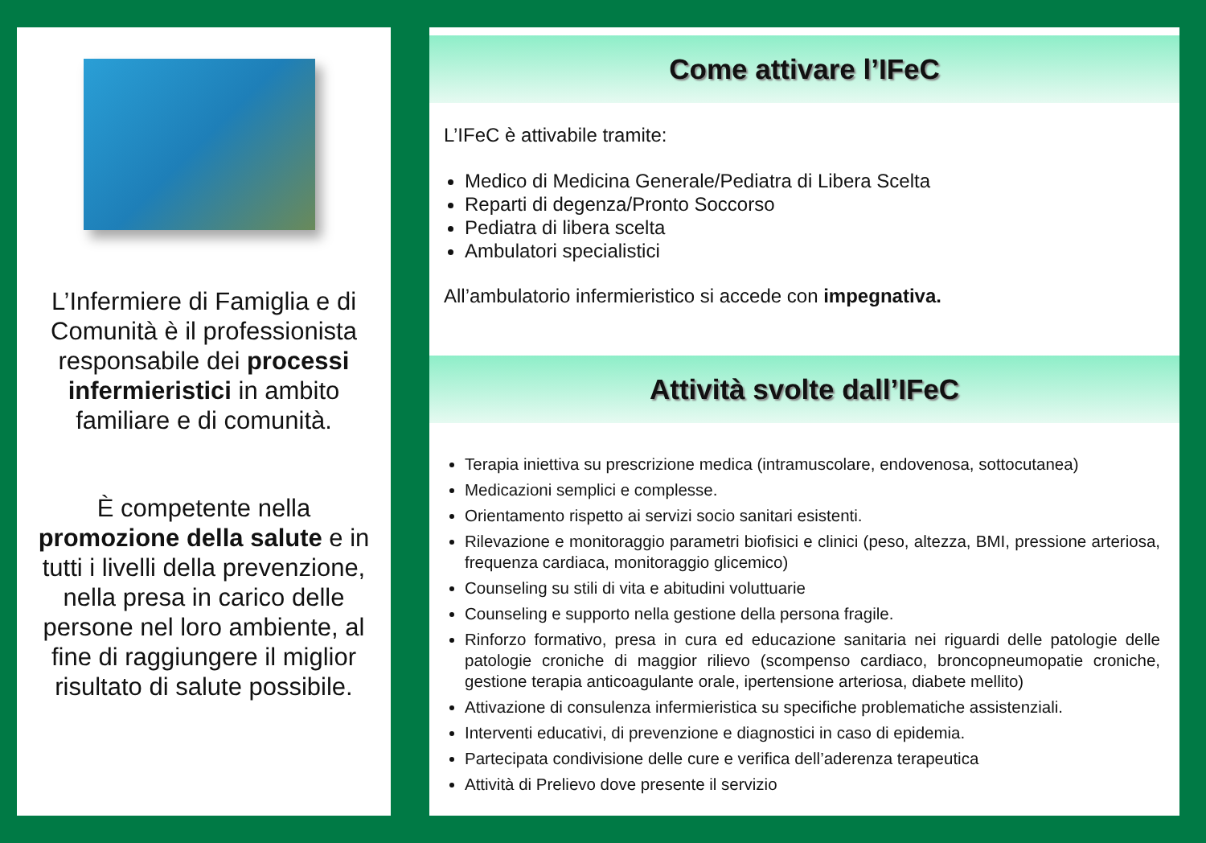L’Infermiere di Famiglia e di Comunità è il professionista responsabile dei processi infermieristici in ambito familiare e di comunità.
È competente nella promozione della salute e in tutti i livelli della prevenzione, nella presa in carico delle persone nel loro ambiente, al fine di raggiungere il miglior risultato di salute possibile.
Come attivare l’IFeC
L’IFeC è attivabile tramite:
Medico di Medicina Generale/Pediatra di Libera Scelta
Reparti di degenza/Pronto Soccorso
Pediatra di libera scelta
Ambulatori specialistici
All’ambulatorio infermieristico si accede con impegnativa.
Attività svolte dall’IFeC
Terapia iniettiva su prescrizione medica (intramuscolare, endovenosa, sottocutanea)
Medicazioni semplici e complesse.
Orientamento rispetto ai servizi socio sanitari esistenti.
Rilevazione e monitoraggio parametri biofisici e clinici (peso, altezza, BMI, pressione arteriosa, frequenza cardiaca, monitoraggio glicemico)
Counseling su stili di vita e abitudini voluttuarie
Counseling e supporto nella gestione della persona fragile.
Rinforzo formativo, presa in cura ed educazione sanitaria nei riguardi delle patologie delle patologie croniche di maggior rilievo (scompenso cardiaco, broncopneumopatie croniche, gestione terapia anticoagulante orale, ipertensione arteriosa, diabete mellito)
Attivazione di consulenza infermieristica su specifiche problematiche assistenziali.
Interventi educativi, di prevenzione e diagnostici in caso di epidemia.
Partecipata condivisione delle cure e verifica dell’aderenza terapeutica
Attività di Prelievo dove presente il servizio